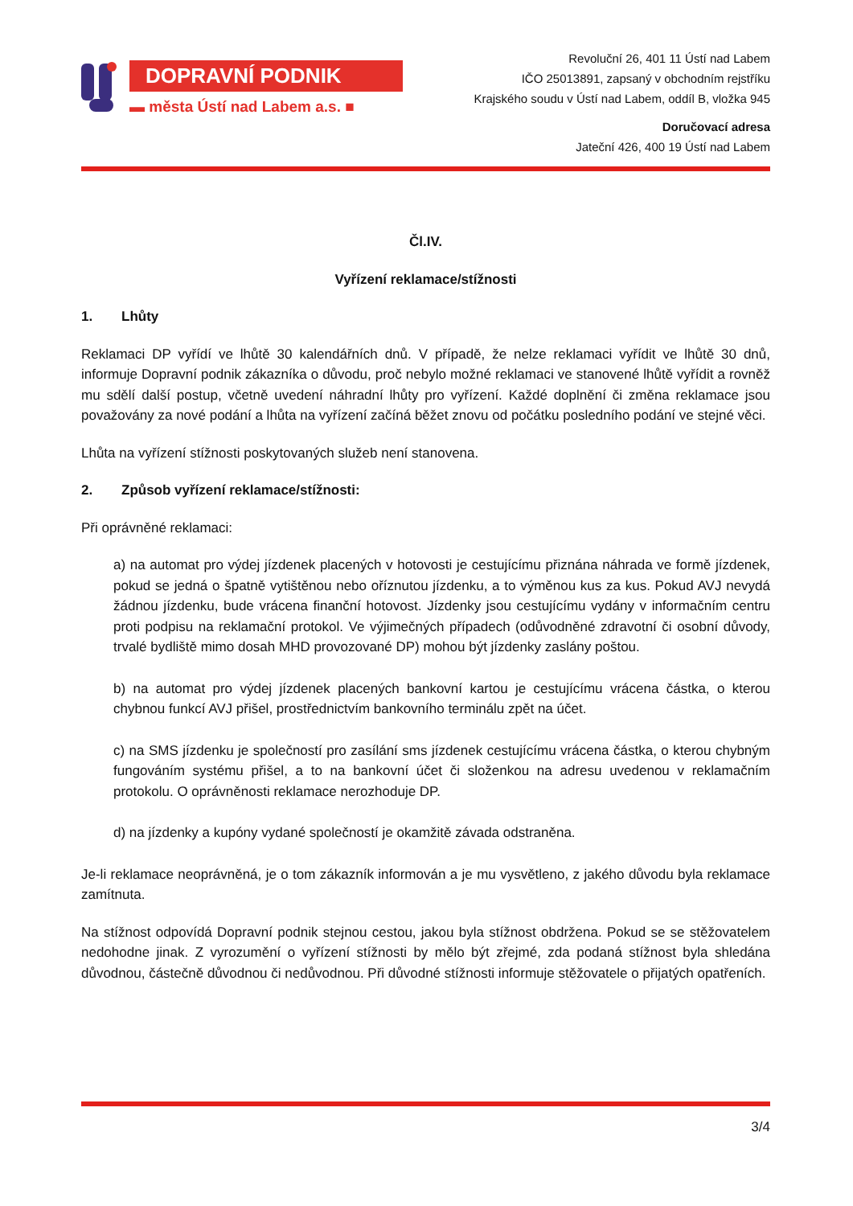DOPRAVNÍ PODNIK
▬ města Ústí nad Labem a.s. ■
Revoluční 26, 401 11 Ústí nad Labem
IČO 25013891, zapsaný v obchodním rejstříku
Krajského soudu v Ústí nad Labem, oddíl B, vložka 945
Doručovací adresa
Jateční 426, 400 19 Ústí nad Labem
Čl.IV.
Vyřízení reklamace/stížnosti
1. Lhůty
Reklamaci DP vyřídí ve lhůtě 30 kalendářních dnů. V případě, že nelze reklamaci vyřídit ve lhůtě 30 dnů, informuje Dopravní podnik zákazníka o důvodu, proč nebylo možné reklamaci ve stanovené lhůtě vyřídit a rovněž mu sdělí další postup, včetně uvedení náhradní lhůty pro vyřízení. Každé doplnění či změna reklamace jsou považovány za nové podání a lhůta na vyřízení začíná běžet znovu od počátku posledního podání ve stejné věci.
Lhůta na vyřízení stížnosti poskytovaných služeb není stanovena.
2. Způsob vyřízení reklamace/stížnosti:
Při oprávněné reklamaci:
a) na automat pro výdej jízdenek placených v hotovosti je cestujícímu přiznána náhrada ve formě jízdenek, pokud se jedná o špatně vytištěnou nebo oříznutou jízdenku, a to výměnou kus za kus. Pokud AVJ nevydá žádnou jízdenku, bude vrácena finanční hotovost. Jízdenky jsou cestujícímu vydány v informačním centru proti podpisu na reklamační protokol. Ve výjimečných případech (odůvodněné zdravotní či osobní důvody, trvalé bydliště mimo dosah MHD provozované DP) mohou být jízdenky zaslány poštou.
b) na automat pro výdej jízdenek placených bankovní kartou je cestujícímu vrácena částka, o kterou chybnou funkcí AVJ přišel, prostřednictvím bankovního terminálu zpět na účet.
c) na SMS jízdenku je společností pro zasílání sms jízdenek cestujícímu vrácena částka, o kterou chybným fungováním systému přišel, a to na bankovní účet či složenkou na adresu uvedenou v reklamačním protokolu. O oprávněnosti reklamace nerozhoduje DP.
d) na jízdenky a kupóny vydané společností je okamžitě závada odstraněna.
Je-li reklamace neoprávněná, je o tom zákazník informován a je mu vysvětleno, z jakého důvodu byla reklamace zamítnuta.
Na stížnost odpovídá Dopravní podnik stejnou cestou, jakou byla stížnost obdržena. Pokud se se stěžovatelem nedohodne jinak. Z vyrozumění o vyřízení stížnosti by mělo být zřejmé, zda podaná stížnost byla shledána důvodnou, částečně důvodnou či nedůvodnou. Při důvodné stížnosti informuje stěžovatele o přijatých opatřeních.
3/4